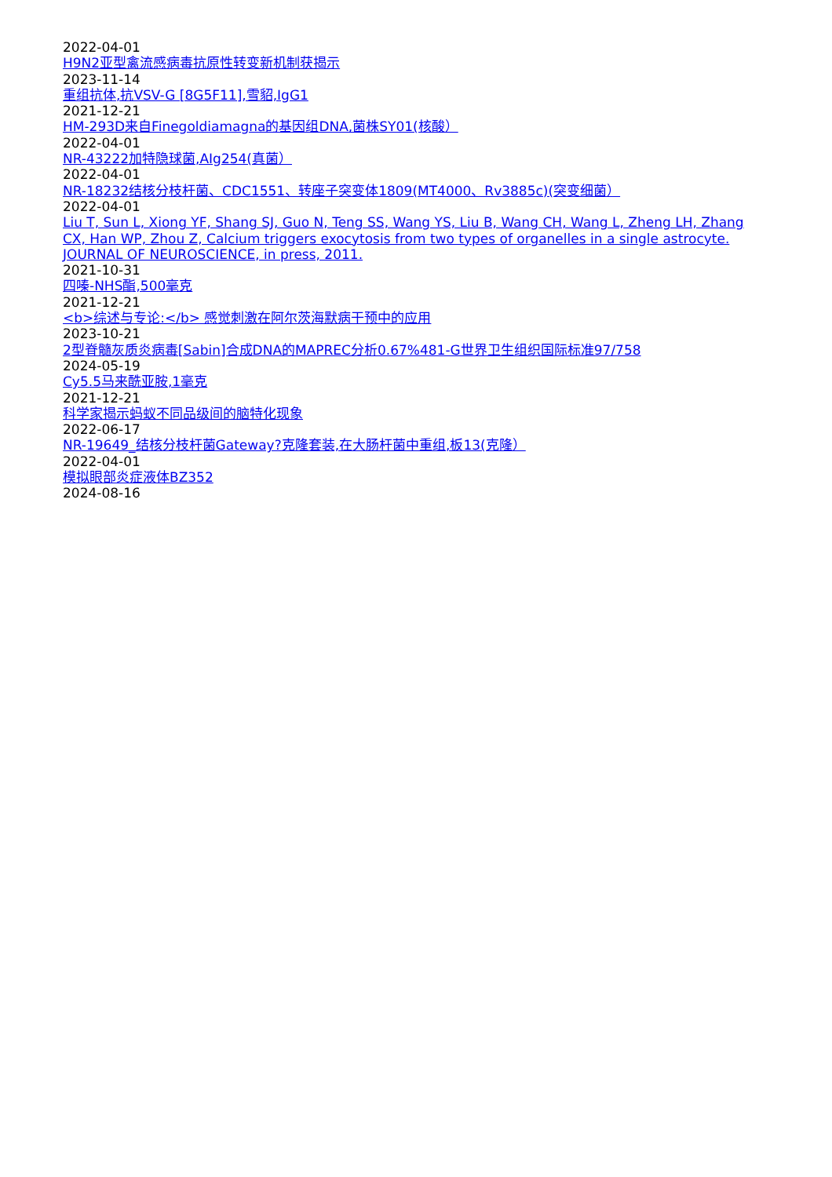2022-04-01
H9N2亚型禽流感病毒抗原性转变新机制获揭示
2023-11-14
重组抗体,抗VSV-G [8G5F11],雪貂,IgG1
2021-12-21
HM-293D来自Finegoldiamagna的基因组DNA,菌株SY01(核酸）
2022-04-01
NR-43222加特隐球菌,AIg254(真菌）
2022-04-01
NR-18232结核分枝杆菌、CDC1551、转座子突变体1809(MT4000、Rv3885c)(突变细菌）
2022-04-01
Liu T, Sun L, Xiong YF, Shang SJ, Guo N, Teng SS, Wang YS, Liu B, Wang CH, Wang L, Zheng LH, Zhang CX, Han WP, Zhou Z, Calcium triggers exocytosis from two types of organelles in a single astrocyte. JOURNAL OF NEUROSCIENCE, in press, 2011.
2021-10-31
四嗪-NHS酯,500毫克
2021-12-21
<b>综述与专论:</b> 感觉刺激在阿尔茨海默病干预中的应用
2023-10-21
2型脊髓灰质炎病毒[Sabin]合成DNA的MAPREC分析0.67%481-G世界卫生组织国际标准97/758
2024-05-19
Cy5.5马来酰亚胺,1毫克
2021-12-21
科学家揭示蚂蚁不同品级间的脑特化现象
2022-06-17
NR-19649_结核分枝杆菌Gateway?克隆套装,在大肠杆菌中重组,板13(克隆）
2022-04-01
模拟眼部炎症液体BZ352
2024-08-16